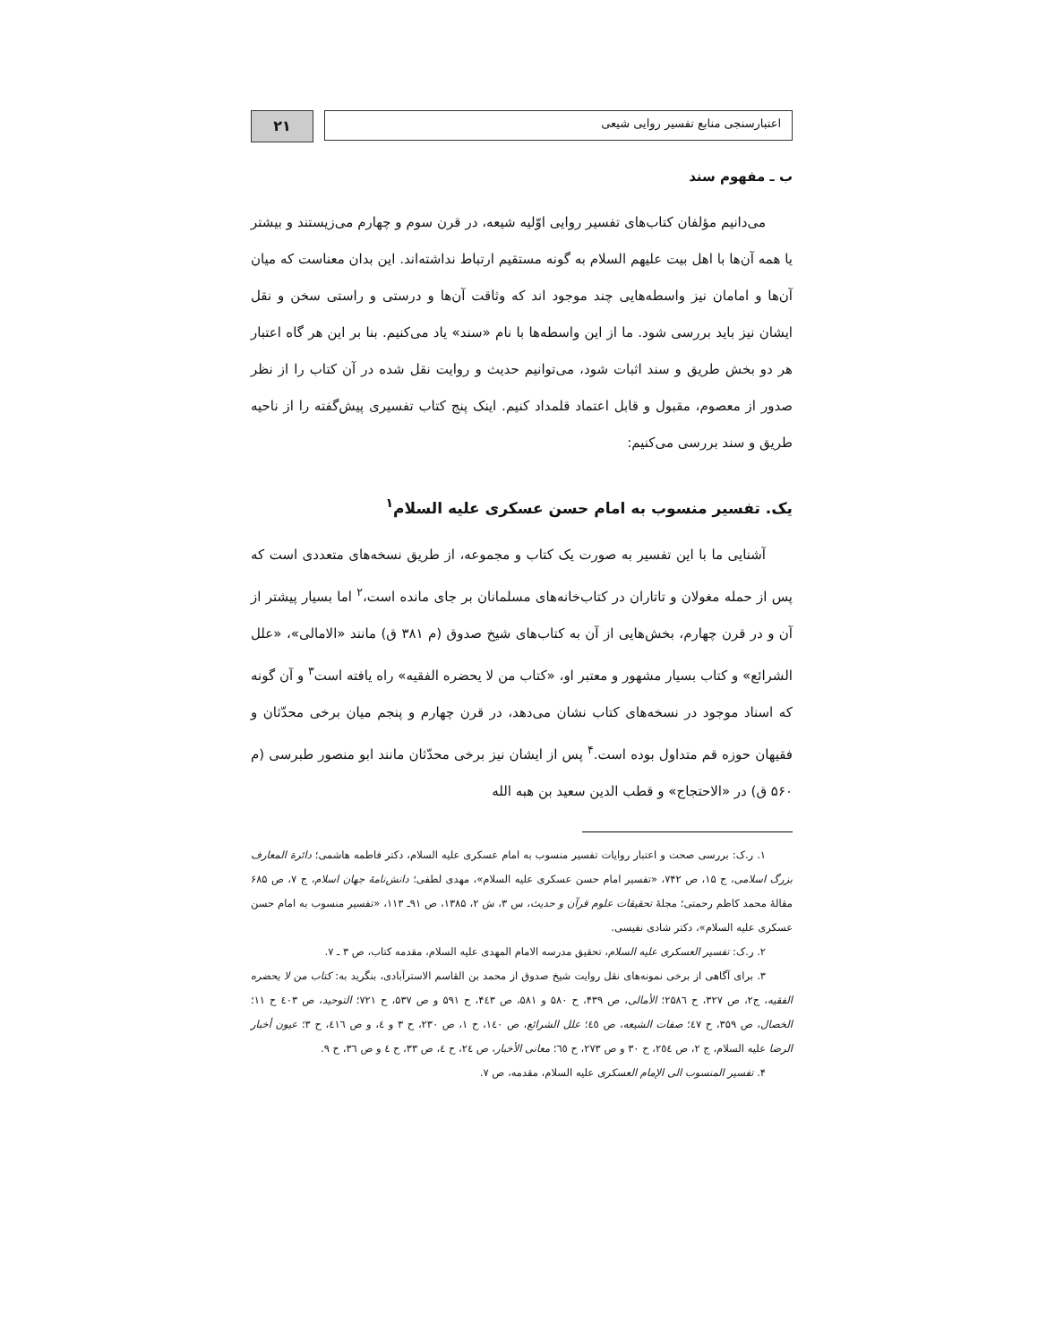اعتبارسنجی منابع تفسیر روایی شیعی
۲۱
ب ـ مفهوم سند
می‌دانیم مؤلفان کتاب‌های تفسیر روایی اوّلیه شیعه، در قرن سوم و چهارم می‌زیستند و بیشتر یا همه آن‌ها با اهل بیت علیهم السلام به گونه مستقیم ارتباط نداشته‌اند. این بدان معناست که میان آن‌ها و امامان نیز واسطه‌هایی چند موجود اند که وثاقت آن‌ها و درستی و راستی سخن و نقل ایشان نیز باید بررسی شود. ما از این واسطه‌ها با نام «سند» یاد می‌کنیم. بنا بر این هر گاه اعتبار هر دو بخش طریق و سند اثبات شود، می‌توانیم حدیث و روایت نقل شده در آن کتاب را از نظر صدور از معصوم، مقبول و قابل اعتماد قلمداد کنیم. اینک پنج کتاب تفسیری پیش‌گفته را از ناحیه طریق و سند بررسی می‌کنیم:
یک. تفسیر منسوب به امام حسن عسکری علیه السلام<sup>۱</sup>
آشنایی ما با این تفسیر به صورت یک کتاب و مجموعه، از طریق نسخه‌های متعددی است که پس از حمله مغولان و تاتاران در کتاب‌خانه‌های مسلمانان بر جای مانده است،<sup>۲</sup> اما بسیار پیشتر از آن و در قرن چهارم، بخش‌هایی از آن به کتاب‌های شیخ صدوق (م ۳۸۱ ق) مانند «الامالی»، «علل الشرائع» و کتاب بسیار مشهور و معتبر او، «کتاب من لا یحضره الفقیه» راه یافته است<sup>۳</sup> و آن گونه که اسناد موجود در نسخه‌های کتاب نشان می‌دهد، در قرن چهارم و پنجم میان برخی محدّثان و فقیهان حوزه قم متداول بوده است.<sup>۴</sup> پس از ایشان نیز برخی محدّثان مانند ابو منصور طبرسی (م ۵۶۰ ق) در «الاحتجاج» و قطب الدین سعید بن هبه الله
۱. ر.ک: بررسی صحت و اعتبار روایات تفسیر منسوب به امام عسکری علیه السلام، دکتر فاطمه هاشمی؛ دائرة المعارف بزرگ اسلامی، ج ۱۵، ص ۷۴۲، «تفسیر امام حسن عسکری علیه السلام»، مهدی لطفی؛ دانش‌نامهٔ جهان اسلام، ج ۷، ص ۶۸۵ مقالهٔ محمد کاظم رحمتی؛ مجلهٔ تحقیقات علوم قرآن و حدیث، س ۳، ش ۲، ۱۳۸۵، ص ۹۱ـ ۱۱۳، «تفسیر منسوب به امام حسن عسکری علیه السلام»، دکتر شادی نفیسی.
۲. ر.ک: تفسیر العسکری علیه السلام، تحقیق مدرسه الامام المهدی علیه السلام، مقدمه کتاب، ص ۳ ـ ۷.
۳. برای آگاهی از برخی نمونه‌های نقل روایت شیخ صدوق از محمد بن القاسم الاسترآبادی، بنگرید به: کتاب من لا یحضره الفقیه، ج۲، ص ۳۲۷، ح ۲۵۸٦؛ الأمالی، ص ۴۳۹، ح ۵۸۰ و ۵۸۱، ص ۴٤٣، ح ۵۹۱ و ص ۵۳۷، ح ۷۲۱؛ التوحید، ص ٤٠٣ ح ١١؛ الخصال، ص ۳۵۹، ح ٤٧؛ صفات الشیعه، ص ٤٥؛ علل الشرائع، ص ١٤٠، ح ١، ص ۲۳۰، ح ۳ و ٤، و ص ٤١٦، ح ۳؛ عیون أخبار الرضا علیه السلام، ج ۲، ص ٢٥٤، ح ۳۰ و ص ۲۷۳، ح ٦٥؛ معانی الأخبار، ص ٢٤، ح ٤، ص ۳۳، ح ٤ و ص ٣٦، ح ۹.
۴. تفسیر المنسوب الی الإمام العسکری علیه السلام، مقدمه، ص ۷.